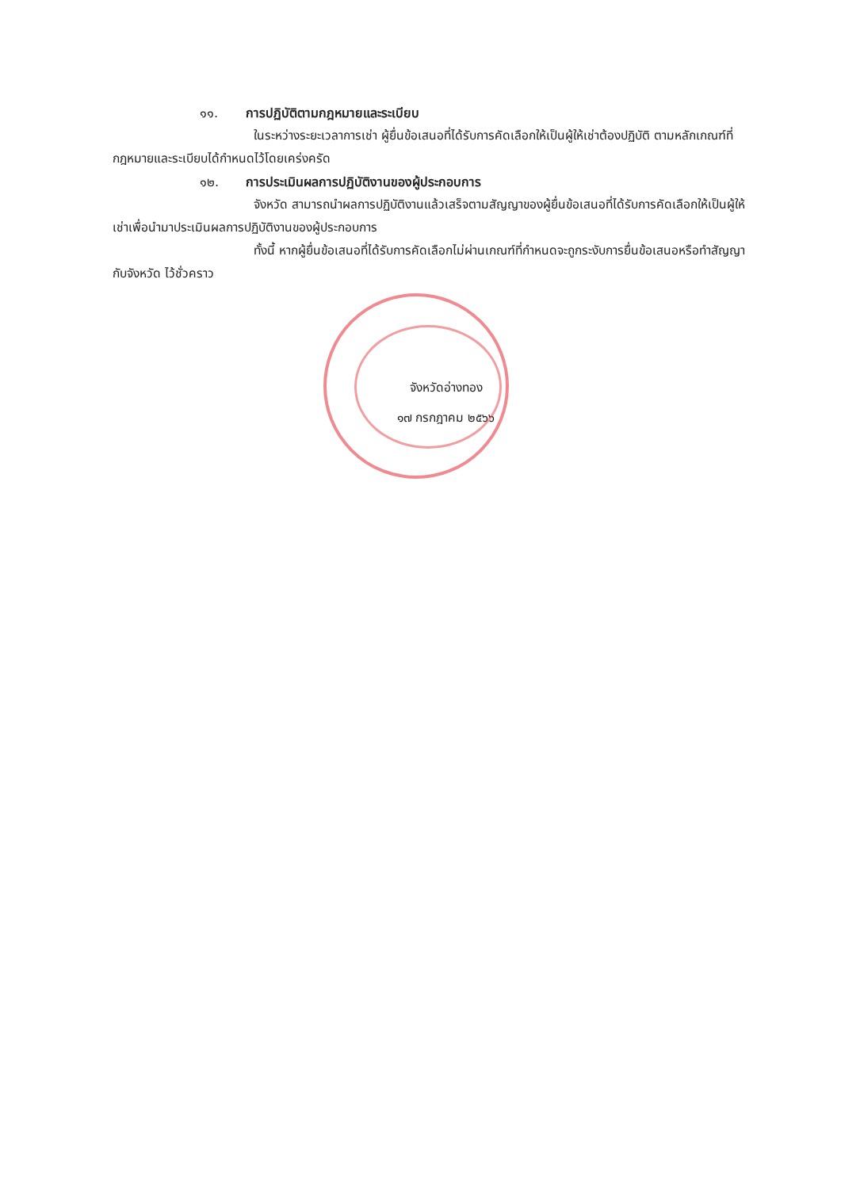๑๑. การปฏิบัติตามกฎหมายและระเบียบ
ในระหว่างระยะเวลาการเช่า ผู้ยื่นข้อเสนอที่ได้รับการคัดเลือกให้เป็นผู้ให้เช่าต้องปฏิบัติ ตามหลักเกณฑ์ที่กฎหมายและระเบียบได้กำหนดไว้โดยเคร่งครัด
๑๒. การประเมินผลการปฏิบัติงานของผู้ประกอบการ
จังหวัด สามารถนำผลการปฏิบัติงานแล้วเสร็จตามสัญญาของผู้ยื่นข้อเสนอที่ได้รับการคัดเลือกให้เป็นผู้ให้เช่าเพื่อนำมาประเมินผลการปฏิบัติงานของผู้ประกอบการ
ทั้งนี้ หากผู้ยื่นข้อเสนอที่ได้รับการคัดเลือกไม่ผ่านเกณฑ์ที่กำหนดจะถูกระงับการยื่นข้อเสนอหรือทำสัญญากับจังหวัด ไว้ชั่วคราว
จังหวัดอ่างทอง
๑๗ กรกฎาคม ๒๕๖๖